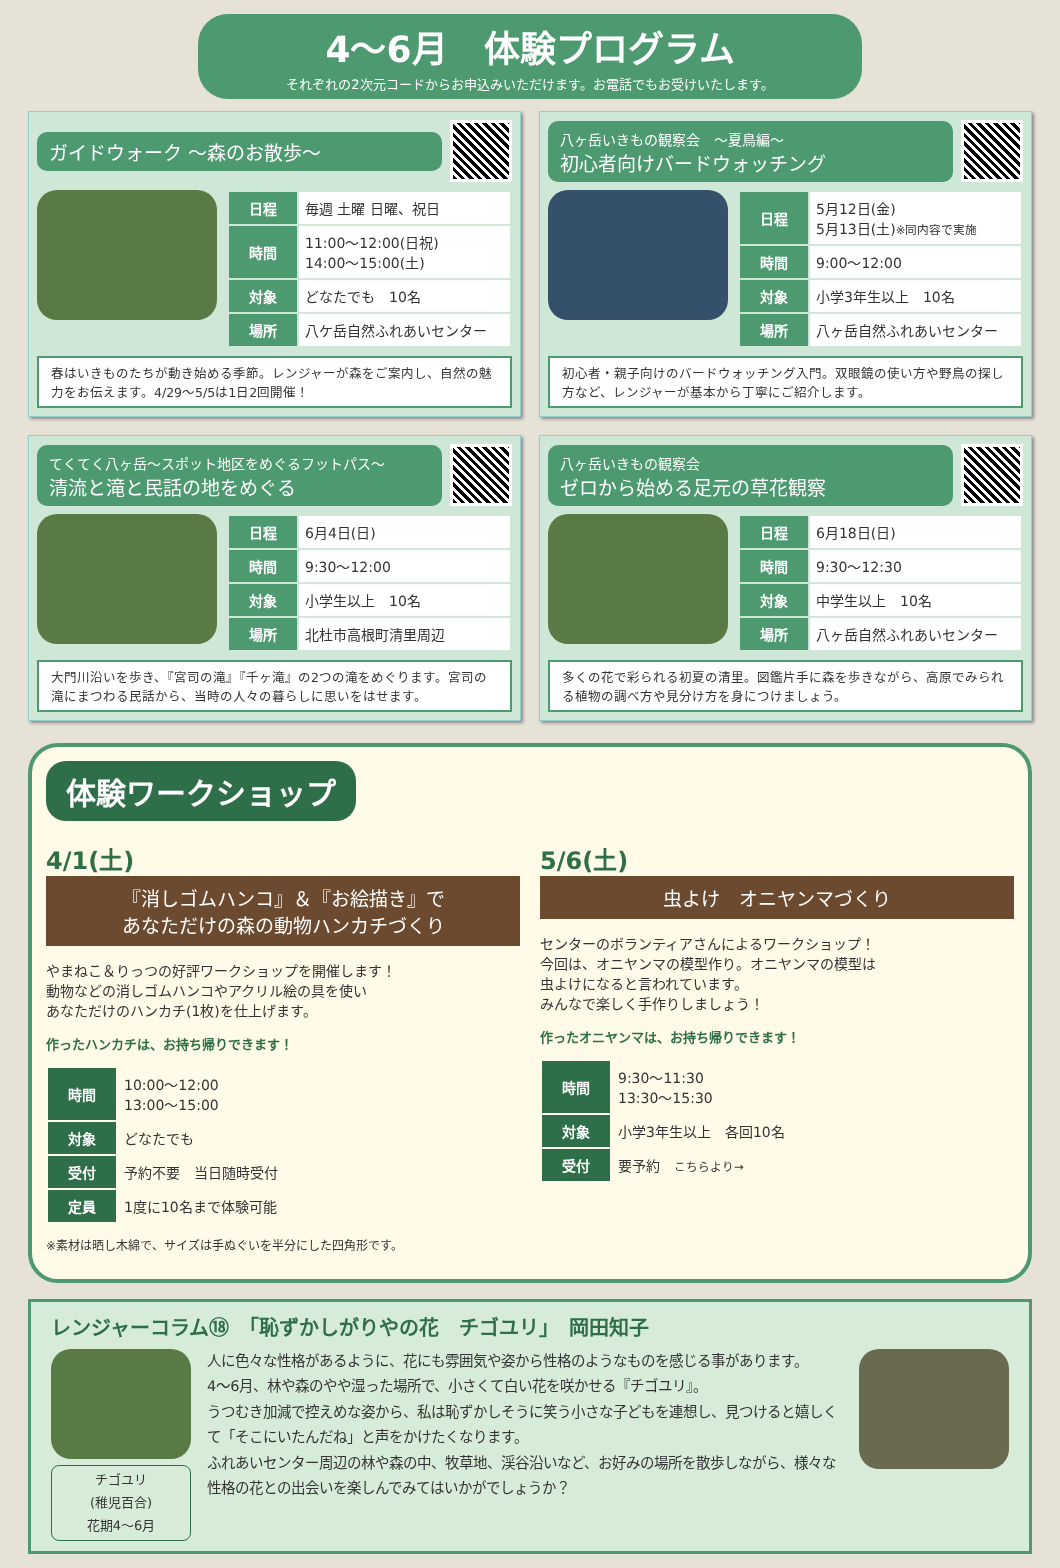4～6月　体験プログラム
それぞれの2次元コードからお申込みいただけます。お電話でもお受けいたします。
ガイドウォーク ～森のお散歩～
| 日程 | 毎週 土曜 日曜、祝日 |
| 時間 | 11:00～12:00(日祝) 14:00～15:00(土) |
| 対象 | どなたでも 10名 |
| 場所 | 八ケ岳自然ふれあいセンター |
春はいきものたちが動き始める季節。レンジャーが森をご案内し、自然の魅力をお伝えます。4/29～5/5は1日2回開催！
八ヶ岳いきもの観察会　～夏鳥編～
初心者向けバードウォッチング
| 日程 | 5月12日(金) 5月13日(土) ※同内容で実施 |
| 時間 | 9:00～12:00 |
| 対象 | 小学3年生以上 10名 |
| 場所 | 八ヶ岳自然ふれあいセンター |
初心者・親子向けのバードウォッチング入門。双眼鏡の使い方や野鳥の探し方など、レンジャーが基本から丁寧にご紹介します。
てくてく八ヶ岳～スポット地区をめぐるフットパス～
清流と滝と民話の地をめぐる
| 日程 | 6月4日(日) |
| 時間 | 9:30～12:00 |
| 対象 | 小学生以上 10名 |
| 場所 | 北杜市高根町清里周辺 |
大門川沿いを歩き、『宮司の滝』『千ヶ滝』の2つの滝をめぐります。宮司の滝にまつわる民話から、当時の人々の暮らしに思いをはせます。
八ヶ岳いきもの観察会
ゼロから始める足元の草花観察
| 日程 | 6月18日(日) |
| 時間 | 9:30～12:30 |
| 対象 | 中学生以上 10名 |
| 場所 | 八ヶ岳自然ふれあいセンター |
多くの花で彩られる初夏の清里。図鑑片手に森を歩きながら、高原でみられる植物の調べ方や見分け方を身につけましょう。
体験ワークショップ
4/1(土)
『消しゴムハンコ』＆『お絵描き』で
あなただけの森の動物ハンカチづくり
やまねこ＆りっつの好評ワークショップを開催します！
動物などの消しゴムハンコやアクリル絵の具を使い
あなただけのハンカチ(1枚)を仕上げます。
作ったハンカチは、お持ち帰りできます！
| 時間 | 10:00～12:00 13:00～15:00 |
| 対象 | どなたでも |
| 受付 | 予約不要 当日随時受付 |
| 定員 | 1度に10名まで体験可能 |
※素材は晒し木綿で、サイズは手ぬぐいを半分にした四角形です。
5/6(土)
虫よけ　オニヤンマづくり
センターのボランティアさんによるワークショップ！
今回は、オニヤンマの模型作り。オニヤンマの模型は
虫よけになると言われています。
みんなで楽しく手作りしましょう！
作ったオニヤンマは、お持ち帰りできます！
| 時間 | 9:30～11:30 13:30～15:30 |
| 対象 | 小学3年生以上 各回10名 |
| 受付 | 要予約 こちらより→ |
レンジャーコラム⑱　「恥ずかしがりやの花　チゴユリ」　岡田知子
チゴユリ
(稚児百合)
花期4～6月
人に色々な性格があるように、花にも雰囲気や姿から性格のようなものを感じる事があります。
4～6月、林や森のやや湿った場所で、小さくて白い花を咲かせる『チゴユリ』。
うつむき加減で控えめな姿から、私は恥ずかしそうに笑う小さな子どもを連想し、見つけると嬉しくて「そこにいたんだね」と声をかけたくなります。
ふれあいセンター周辺の林や森の中、牧草地、渓谷沿いなど、お好みの場所を散歩しながら、様々な性格の花との出会いを楽しんでみてはいかがでしょうか？